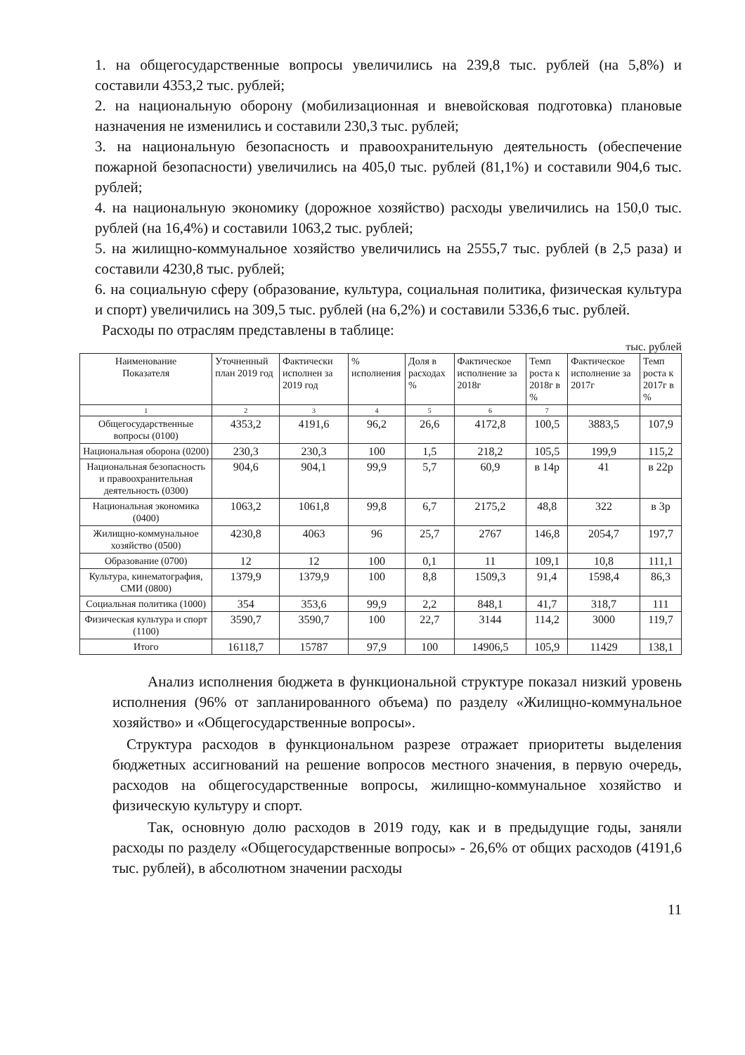1. на общегосударственные вопросы увеличились на 239,8 тыс. рублей (на 5,8%) и составили 4353,2 тыс. рублей;
2. на национальную оборону (мобилизационная и вневойсковая подготовка) плановые назначения не изменились и составили 230,3 тыс. рублей;
3. на национальную безопасность и правоохранительную деятельность (обеспечение пожарной безопасности) увеличились на 405,0 тыс. рублей (81,1%) и составили 904,6 тыс. рублей;
4. на национальную экономику (дорожное хозяйство) расходы увеличились на 150,0 тыс. рублей (на 16,4%) и составили 1063,2 тыс. рублей;
5. на жилищно-коммунальное хозяйство увеличились на 2555,7 тыс. рублей (в 2,5 раза) и составили 4230,8 тыс. рублей;
6. на социальную сферу (образование, культура, социальная политика, физическая культура и спорт) увеличились на 309,5 тыс. рублей (на 6,2%) и составили 5336,6 тыс. рублей.
Расходы по отраслям представлены в таблице:
тыс. рублей
| Наименование Показателя | Уточненный план 2019 год | Фактически исполнен за 2019 год | % исполнения | Доля в расходах % | Фактическое исполнение за 2018г | Темп роста к 2018г в % | Фактическое исполнение за 2017г | Темп роста к 2017г в % |
| --- | --- | --- | --- | --- | --- | --- | --- | --- |
| 1 | 2 | 3 | 4 | 5 | 6 | 7 | | |
| Общегосударственные вопросы (0100) | 4353,2 | 4191,6 | 96,2 | 26,6 | 4172,8 | 100,5 | 3883,5 | 107,9 |
| Национальная оборона (0200) | 230,3 | 230,3 | 100 | 1,5 | 218,2 | 105,5 | 199,9 | 115,2 |
| Национальная безопасность и правоохранительная деятельность (0300) | 904,6 | 904,1 | 99,9 | 5,7 | 60,9 | в 14р | 41 | в 22р |
| Национальная экономика (0400) | 1063,2 | 1061,8 | 99,8 | 6,7 | 2175,2 | 48,8 | 322 | в 3р |
| Жилищно-коммунальное хозяйство (0500) | 4230,8 | 4063 | 96 | 25,7 | 2767 | 146,8 | 2054,7 | 197,7 |
| Образование (0700) | 12 | 12 | 100 | 0,1 | 11 | 109,1 | 10,8 | 111,1 |
| Культура, кинематография, СМИ (0800) | 1379,9 | 1379,9 | 100 | 8,8 | 1509,3 | 91,4 | 1598,4 | 86,3 |
| Социальная политика (1000) | 354 | 353,6 | 99,9 | 2,2 | 848,1 | 41,7 | 318,7 | 111 |
| Физическая культура и спорт (1100) | 3590,7 | 3590,7 | 100 | 22,7 | 3144 | 114,2 | 3000 | 119,7 |
| Итого | 16118,7 | 15787 | 97,9 | 100 | 14906,5 | 105,9 | 11429 | 138,1 |
Анализ исполнения бюджета в функциональной структуре показал низкий уровень исполнения (96% от запланированного объема) по разделу «Жилищно-коммунальное хозяйство» и «Общегосударственные вопросы».
Структура расходов в функциональном разрезе отражает приоритеты выделения бюджетных ассигнований на решение вопросов местного значения, в первую очередь, расходов на общегосударственные вопросы, жилищно-коммунальное хозяйство и физическую культуру и спорт.
Так, основную долю расходов в 2019 году, как и в предыдущие годы, заняли расходы по разделу «Общегосударственные вопросы» - 26,6% от общих расходов (4191,6 тыс. рублей), в абсолютном значении расходы
11